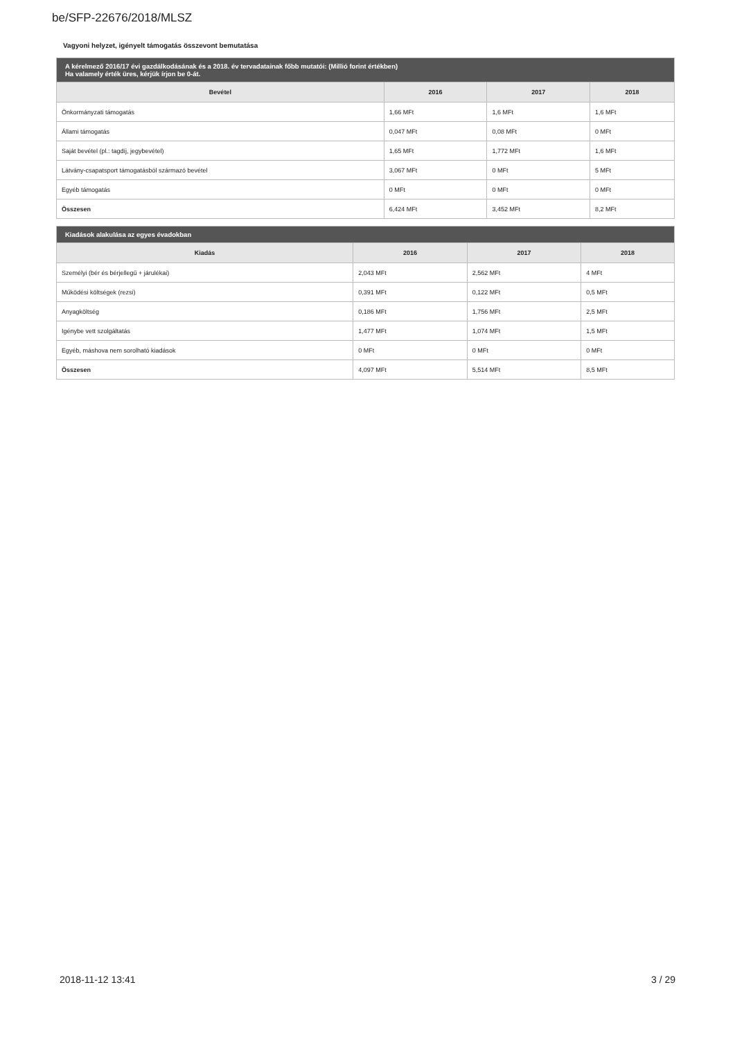be/SFP-22676/2018/MLSZ
Vagyoni helyzet, igényelt támogatás összevont bemutatása
| A kérelmező 2016/17 évi gazdálkodásának és a 2018. év tervadatainak főbb mutatói: (Millió forint értékben) Ha valamely érték üres, kérjük írjon be 0-át. | | | |
| --- | --- | --- | --- |
| Bevétel | 2016 | 2017 | 2018 |
| Önkormányzati támogatás | 1,66 MFt | 1,6 MFt | 1,6 MFt |
| Állami támogatás | 0,047 MFt | 0,08 MFt | 0 MFt |
| Saját bevétel (pl.: tagdíj, jegybevétel) | 1,65 MFt | 1,772 MFt | 1,6 MFt |
| Látvány-csapatsport támogatásból származó bevétel | 3,067 MFt | 0 MFt | 5 MFt |
| Egyéb támogatás | 0 MFt | 0 MFt | 0 MFt |
| Összesen | 6,424 MFt | 3,452 MFt | 8,2 MFt |
| Kiadások alakulása az egyes évadokban | | | |
| --- | --- | --- | --- |
| Kiadás | 2016 | 2017 | 2018 |
| Személyi (bér és bérjellegű + járulékai) | 2,043 MFt | 2,562 MFt | 4 MFt |
| Működési költségek (rezsi) | 0,391 MFt | 0,122 MFt | 0,5 MFt |
| Anyagköltség | 0,186 MFt | 1,756 MFt | 2,5 MFt |
| Igénybe vett szolgáltatás | 1,477 MFt | 1,074 MFt | 1,5 MFt |
| Egyéb, máshova nem sorolható kiadások | 0 MFt | 0 MFt | 0 MFt |
| Összesen | 4,097 MFt | 5,514 MFt | 8,5 MFt |
2018-11-12 13:41 3 / 29